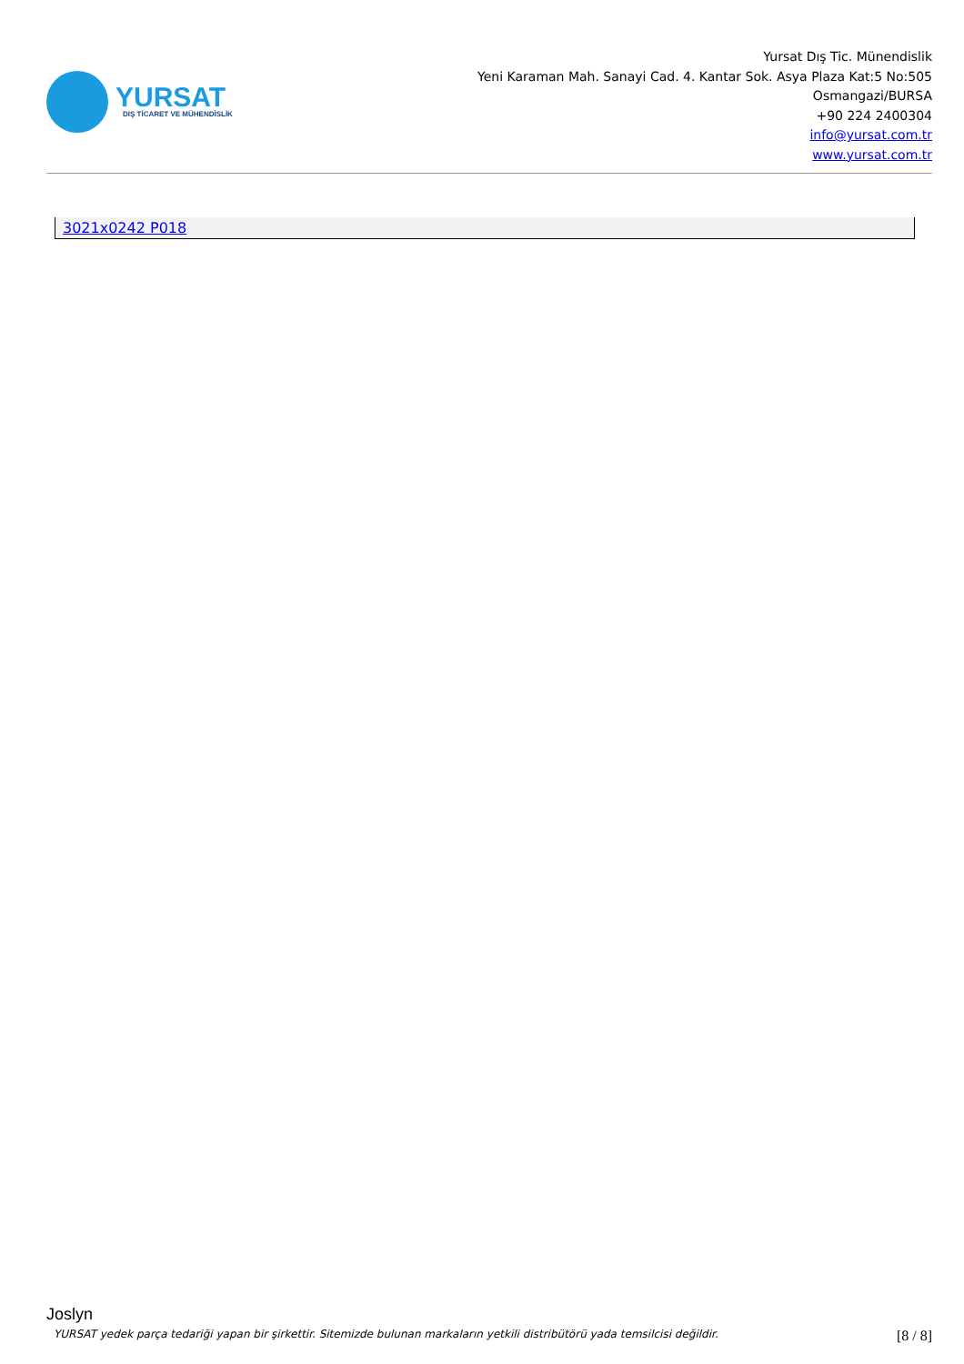YURSAT
DIŞ TİCARET VE MÜHENDİSLİK
Yursat Dış Tic. Münendislik
Yeni Karaman Mah. Sanayi Cad. 4. Kantar Sok. Asya Plaza Kat:5 No:505
Osmangazi/BURSA
+90 224 2400304
info@yursat.com.tr
www.yursat.com.tr
| 3021x0242 P018 |
Joslyn
YURSAT yedek parça tedariği yapan bir şirkettir. Sitemizde bulunan markaların yetkili distribütörü yada temsilcisi değildir. [8 / 8]